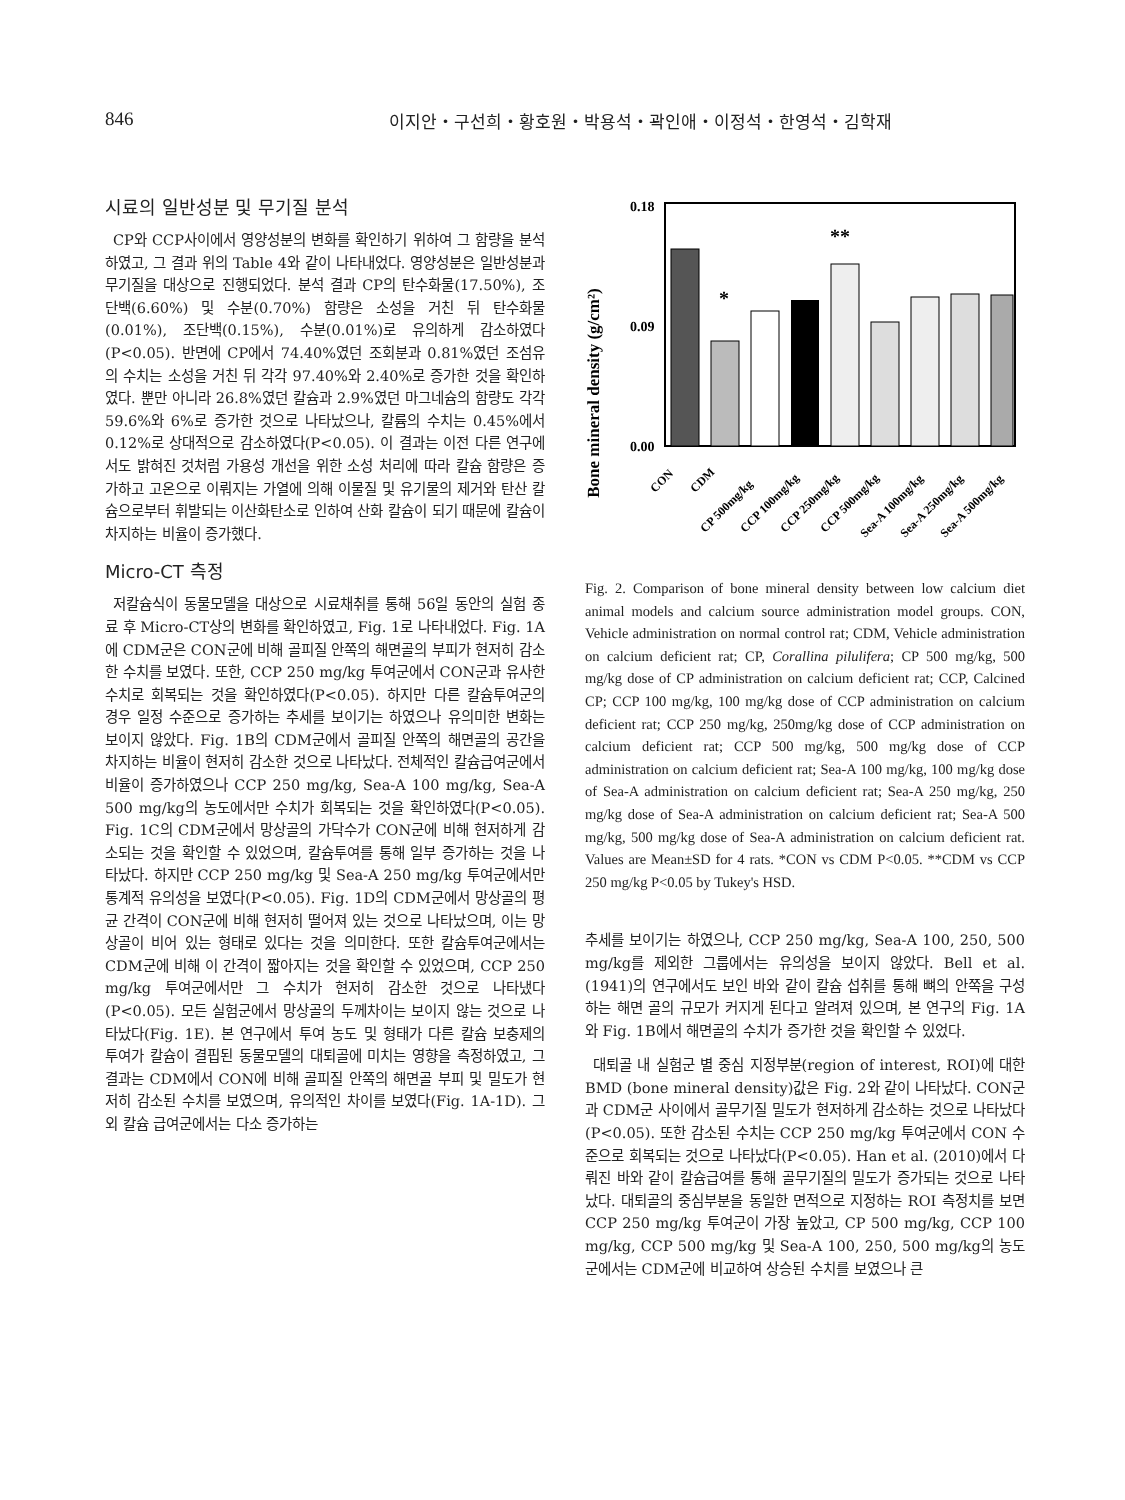846 이지안・구선희・황호원・박용석・곽인애・이정석・한영석・김학재
시료의 일반성분 및 무기질 분석
CP와 CCP사이에서 영양성분의 변화를 확인하기 위하여 그 함량을 분석하였고, 그 결과 위의 Table 4와 같이 나타내었다. 영양성분은 일반성분과 무기질을 대상으로 진행되었다. 분석 결과 CP의 탄수화물(17.50%), 조단백(6.60%) 및 수분(0.70%) 함량은 소성을 거친 뒤 탄수화물(0.01%), 조단백(0.15%), 수분(0.01%)로 유의하게 감소하였다(P<0.05). 반면에 CP에서 74.40%였던 조회분과 0.81%였던 조섬유의 수치는 소성을 거친 뒤 각각 97.40%와 2.40%로 증가한 것을 확인하였다. 뿐만 아니라 26.8%였던 칼슘과 2.9%였던 마그네슘의 함량도 각각 59.6%와 6%로 증가한 것으로 나타났으나, 칼륨의 수치는 0.45%에서 0.12%로 상대적으로 감소하였다(P<0.05). 이 결과는 이전 다른 연구에서도 밝혀진 것처럼 가용성 개선을 위한 소성 처리에 따라 칼슘 함량은 증가하고 고온으로 이뤄지는 가열에 의해 이물질 및 유기물의 제거와 탄산 칼슘으로부터 휘발되는 이산화탄소로 인하여 산화 칼슘이 되기 때문에 칼슘이 차지하는 비율이 증가했다.
Micro-CT 측정
저칼슘식이 동물모델을 대상으로 시료채취를 통해 56일 동안의 실험 종료 후 Micro-CT상의 변화를 확인하였고, Fig. 1로 나타내었다. Fig. 1A에 CDM군은 CON군에 비해 골피질 안쪽의 해면골의 부피가 현저히 감소한 수치를 보였다. 또한, CCP 250 mg/kg 투여군에서 CON군과 유사한 수치로 회복되는 것을 확인하였다(P<0.05). 하지만 다른 칼슘투여군의 경우 일정 수준으로 증가하는 추세를 보이기는 하였으나 유의미한 변화는 보이지 않았다. Fig. 1B의 CDM군에서 골피질 안쪽의 해면골의 공간을 차지하는 비율이 현저히 감소한 것으로 나타났다. 전체적인 칼슘급여군에서 비율이 증가하였으나 CCP 250 mg/kg, Sea-A 100 mg/kg, Sea-A 500 mg/kg의 농도에서만 수치가 회복되는 것을 확인하였다(P<0.05). Fig. 1C의 CDM군에서 망상골의 가닥수가 CON군에 비해 현저하게 감소되는 것을 확인할 수 있었으며, 칼슘투여를 통해 일부 증가하는 것을 나타났다. 하지만 CCP 250 mg/kg 및 Sea-A 250 mg/kg 투여군에서만 통계적 유의성을 보였다(P<0.05). Fig. 1D의 CDM군에서 망상골의 평균 간격이 CON군에 비해 현저히 떨어져 있는 것으로 나타났으며, 이는 망상골이 비어 있는 형태로 있다는 것을 의미한다. 또한 칼슘투여군에서는 CDM군에 비해 이 간격이 짧아지는 것을 확인할 수 있었으며, CCP 250 mg/kg 투여군에서만 그 수치가 현저히 감소한 것으로 나타냈다(P<0.05). 모든 실험군에서 망상골의 두께차이는 보이지 않는 것으로 나타났다(Fig. 1E). 본 연구에서 투여 농도 및 형태가 다른 칼슘 보충제의 투여가 칼슘이 결핍된 동물모델의 대퇴골에 미치는 영향을 측정하였고, 그 결과는 CDM에서 CON에 비해 골피질 안쪽의 해면골 부피 및 밀도가 현저히 감소된 수치를 보였으며, 유의적인 차이를 보였다(Fig. 1A-1D). 그 외 칼슘 급여군에서는 다소 증가하는
Bone mineral density (g/cm²)
0.18
0.09
0.00
*
**
CON
CDM
CP 500mg/kg
CCP 100mg/kg
CCP 250mg/kg
CCP 500mg/kg
Sea-A 100mg/kg
Sea-A 250mg/kg
Sea-A 500mg/kg
Fig. 2. Comparison of bone mineral density between low calcium diet animal models and calcium source administration model groups. CON, Vehicle administration on normal control rat; CDM, Vehicle administration on calcium deficient rat; CP, Corallina pilulifera; CP 500 mg/kg, 500 mg/kg dose of CP administration on calcium deficient rat; CCP, Calcined CP; CCP 100 mg/kg, 100 mg/kg dose of CCP administration on calcium deficient rat; CCP 250 mg/kg, 250mg/kg dose of CCP administration on calcium deficient rat; CCP 500 mg/kg, 500 mg/kg dose of CCP administration on calcium deficient rat; Sea-A 100 mg/kg, 100 mg/kg dose of Sea-A administration on calcium deficient rat; Sea-A 250 mg/kg, 250 mg/kg dose of Sea-A administration on calcium deficient rat; Sea-A 500 mg/kg, 500 mg/kg dose of Sea-A administration on calcium deficient rat. Values are Mean±SD for 4 rats. *CON vs CDM P<0.05. **CDM vs CCP 250 mg/kg P<0.05 by Tukey's HSD.
추세를 보이기는 하였으나, CCP 250 mg/kg, Sea-A 100, 250, 500 mg/kg를 제외한 그룹에서는 유의성을 보이지 않았다. Bell et al. (1941)의 연구에서도 보인 바와 같이 칼슘 섭취를 통해 뼈의 안쪽을 구성하는 해면 골의 규모가 커지게 된다고 알려져 있으며, 본 연구의 Fig. 1A와 Fig. 1B에서 해면골의 수치가 증가한 것을 확인할 수 있었다.
대퇴골 내 실험군 별 중심 지정부분(region of interest, ROI)에 대한 BMD (bone mineral density)값은 Fig. 2와 같이 나타났다. CON군과 CDM군 사이에서 골무기질 밀도가 현저하게 감소하는 것으로 나타났다(P<0.05). 또한 감소된 수치는 CCP 250 mg/kg 투여군에서 CON 수준으로 회복되는 것으로 나타났다(P<0.05). Han et al. (2010)에서 다뤄진 바와 같이 칼슘급여를 통해 골무기질의 밀도가 증가되는 것으로 나타났다. 대퇴골의 중심부분을 동일한 면적으로 지정하는 ROI 측정치를 보면 CCP 250 mg/kg 투여군이 가장 높았고, CP 500 mg/kg, CCP 100 mg/kg, CCP 500 mg/kg 및 Sea-A 100, 250, 500 mg/kg의 농도군에서는 CDM군에 비교하여 상승된 수치를 보였으나 큰